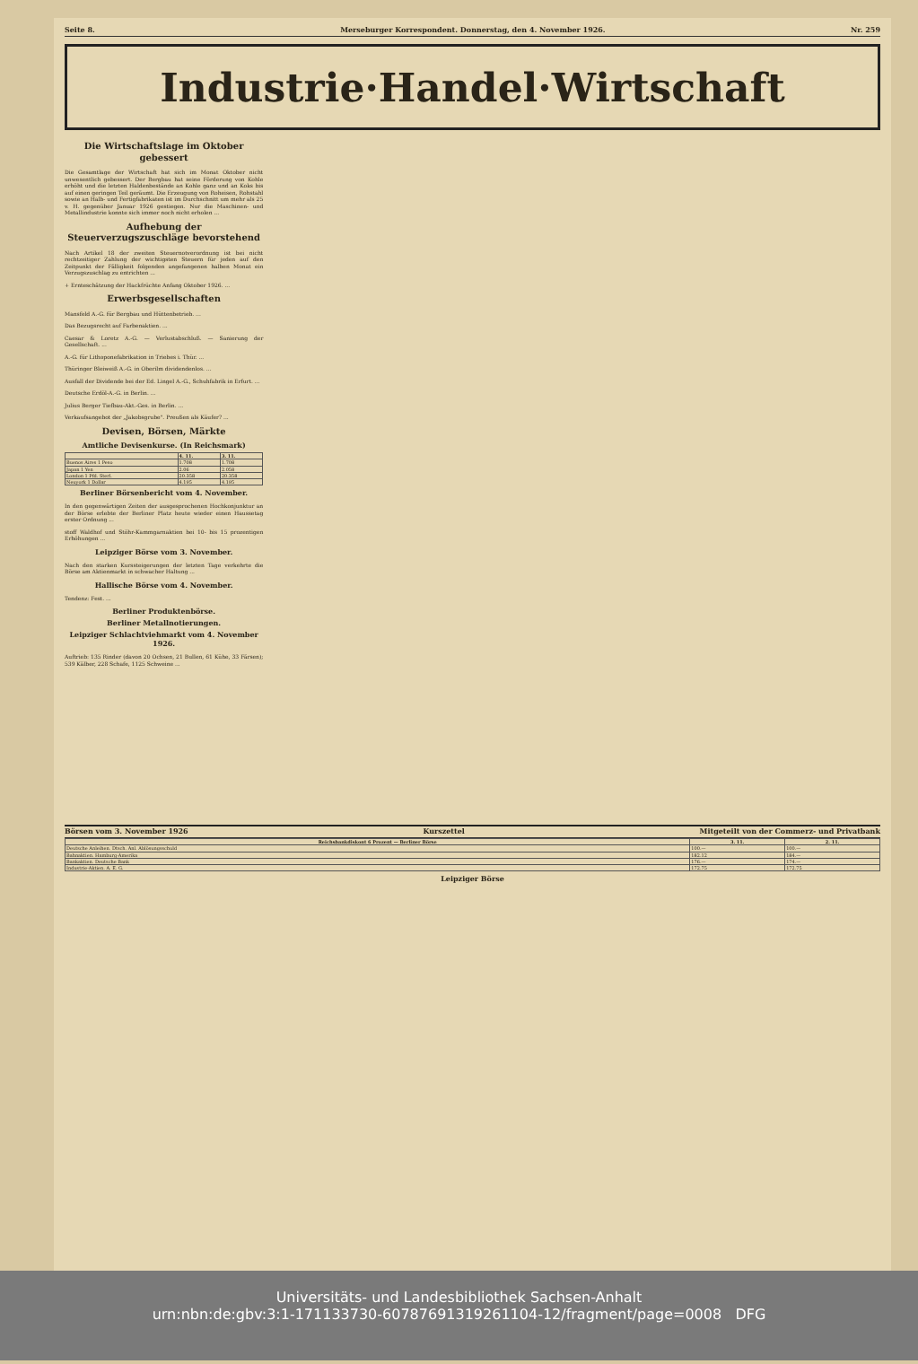Seite 8. Merseburger Korrespondent. Donnerstag, den 4. November 1926. Nr. 259
Industrie·Handel·Wirtschaft
Die Wirtschaftslage im Oktober gebessert
Die Gesamtlage der Wirtschaft hat sich im Monat Oktober nicht unwesentlich gebessert. Der Bergbau hat seine Förderung von Kohle erhöht und die letzten Haldenbestände an Kohle ganz und an Koks bis auf einen geringen Teil geräumt. Die Erzeugung von Roheisen, Rohstahl sowie an Halb- und Fertigfabrikaten ist im Durchschnitt um mehr als 25 v. H. gegenüber Januar 1926 gestiegen. Nur die Maschinen- und Metallindustrie konnte sich immer noch nicht erholen ...
Aufhebung der Steuerverzugszuschläge bevorstehend
Nach Artikel 18 der zweiten Steuernotverordnung ist bei nicht rechtzeitiger Zahlung der wichtigsten Steuern für jeden auf den Zeitpunkt der Fälligkeit folgenden angefangenen halben Monat ein Verzugszuschlag zu entrichten ...
+ Ernteschätzung der Hackfrüchte Anfang Oktober 1926. ...
Erwerbsgesellschaften
Mansfeld A.-G. für Bergbau und Hüttenbetrieb. ...
Das Bezugsrecht auf Farbenaktien. ...
Caesar & Loretz A.-G. — Verlustabschluß. — Sanierung der Gesellschaft. ...
A.-G. für Lithoponefabrikation in Triebes i. Thür. ...
Thüringer Bleiweiß A.-G. in Oberilm dividendenlos. ...
Ausfall der Dividende bei der Ed. Lingel A.-G., Schuhfabrik in Erfurt. ...
Deutsche Erdöl-A.-G. in Berlin. ...
Julius Berger Tiefbau-Akt.-Ges. in Berlin. ...
Verkaufsangebot der „Jakobsgrube". Preußen als Käufer? ...
Devisen, Börsen, Märkte
Amtliche Devisenkurse. (In Reichsmark)
| | 4. 11. | 3. 11. |
| --- | --- | --- |
| Buenos Aires 1 Peso | 1.708 | 1.708 |
| Japan 1 Yen | 2.06 | 2.058 |
| London 1 Pfd. Sterl. | 20.358 | 20.358 |
| Neuyork 1 Dollar | 4.195 | 4.195 |
Berliner Börsenbericht vom 4. November.
In den gegenwärtigen Zeiten der ausgesprochenen Hochkonjunktur an der Börse erlebte der Berliner Platz heute wieder einen Haussetag erster Ordnung ...
stoff Waldhof und Stöhr-Kammgarnaktien bei 10- bis 15 prozentigen Erhöhungen ...
Leipziger Börse vom 3. November.
Nach den starken Kurssteigerungen der letzten Tage verkehrte die Börse am Aktienmarkt in schwacher Haltung ...
Hallische Börse vom 4. November.
Tendenz: Fest. ...
Berliner Produktenbörse.
Berliner Metallnotierungen.
Leipziger Schlachtviehmarkt vom 4. November 1926.
Auftrieb: 135 Rinder (davon 20 Ochsen, 21 Bullen, 61 Kühe, 33 Färsen); 539 Kälber, 228 Schafe, 1125 Schweine ...
Börsen vom 3. November 1926 Kurszettel Mitgeteilt von der Commerz- und Privatbank
| Reichsbankdiskont 6 Prozent — Berliner Börse | 3. 11. | 2. 11. |
| --- | --- | --- |
| Deutsche Anleihen. Dtsch. Anl. Ablösungsschuld | 100.— | 100.— |
| Bahnaktien. Hamburg-Amerika | 182.12 | 184.— |
| Bankaktien. Deutsche Bank | 176.— | 174.— |
| Industrie-Aktien. A. E. G. | 172.75 | 172.75 |
Leipziger Börse
Universitäts- und Landesbibliothek Sachsen-Anhalt
urn:nbn:de:gbv:3:1-171133730-60787691319261104-12/fragment/page=0008 DFG